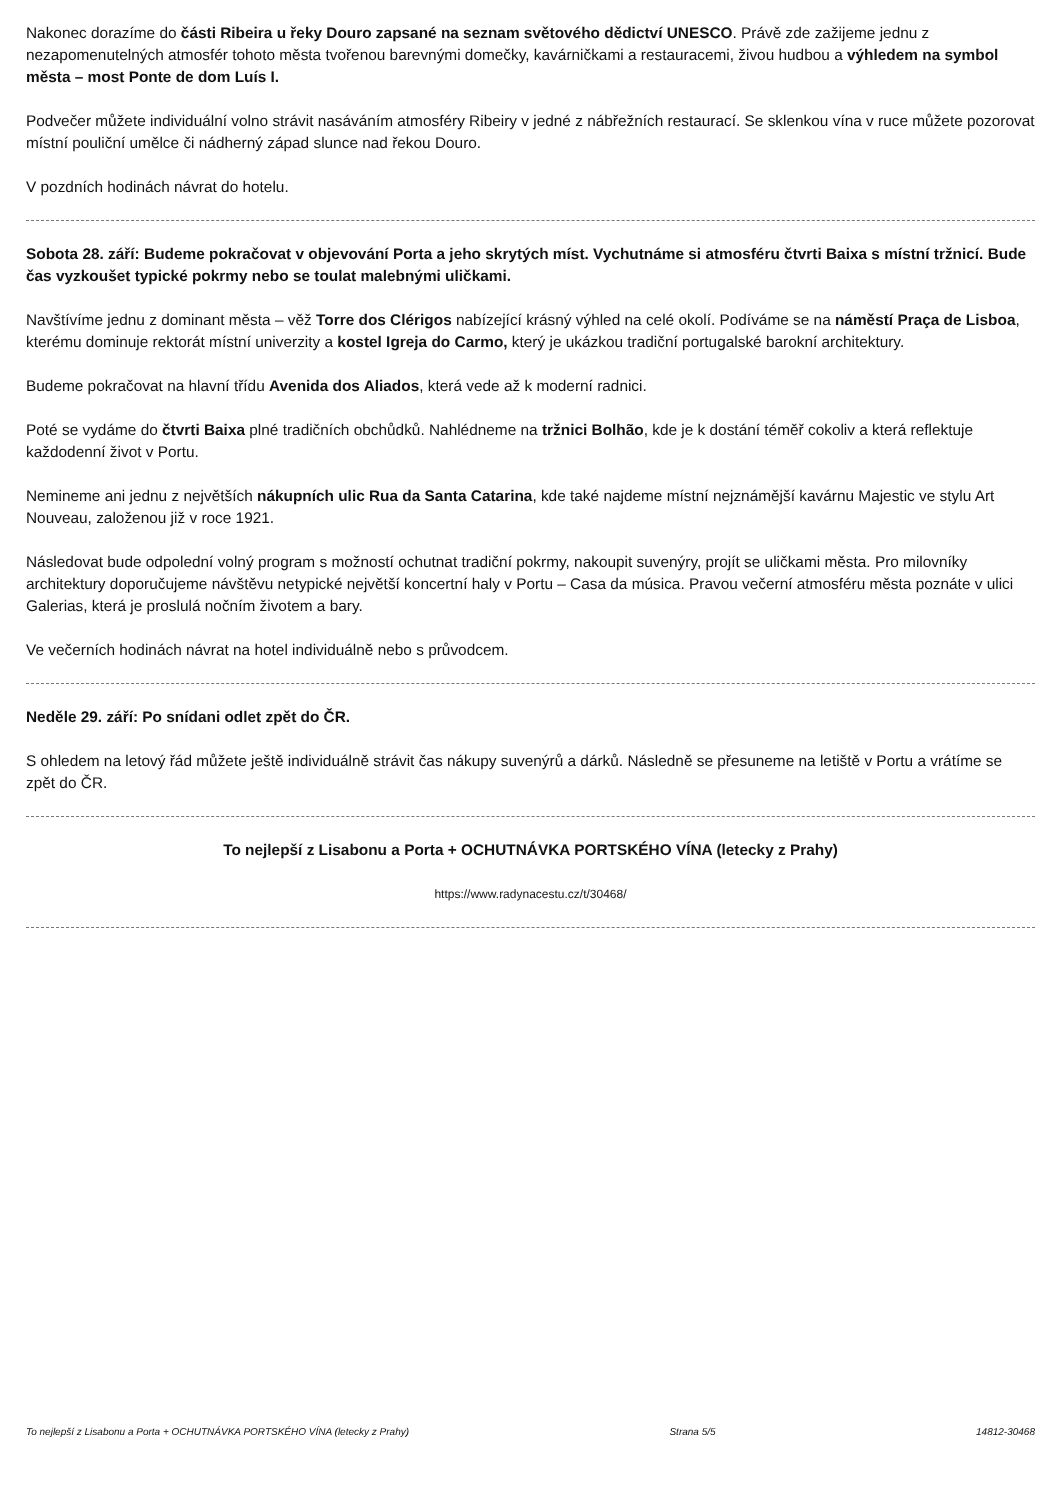Nakonec dorazíme do části Ribeira u řeky Douro zapsané na seznam světového dědictví UNESCO. Právě zde zažijeme jednu z nezapomenutelných atmosfér tohoto města tvořenou barevnými domečky, kavárničkami a restauracemi, živou hudbou a výhledem na symbol města – most Ponte de dom Luís I.
Podvečer můžete individuální volno strávit nasáváním atmosféry Ribeiry v jedné z nábřežních restaurací. Se sklenkou vína v ruce můžete pozorovat místní pouliční umělce či nádherný západ slunce nad řekou Douro.
V pozdních hodinách návrat do hotelu.
Sobota 28. září: Budeme pokračovat v objevování Porta a jeho skrytých míst. Vychutnáme si atmosféru čtvrti Baixa s místní tržnicí. Bude čas vyzkoušet typické pokrmy nebo se toulat malebnými uličkami.
Navštívíme jednu z dominant města – věž Torre dos Clérigos nabízející krásný výhled na celé okolí. Podíváme se na náměstí Praça de Lisboa, kterému dominuje rektorát místní univerzity a kostel Igreja do Carmo, který je ukázkou tradiční portugalské barokní architektury.
Budeme pokračovat na hlavní třídu Avenida dos Aliados, která vede až k moderní radnici.
Poté se vydáme do čtvrti Baixa plné tradičních obchůdků. Nahlédneme na tržnici Bolhão, kde je k dostání téměř cokoliv a která reflektuje každodenní život v Portu.
Nemineme ani jednu z největších nákupních ulic Rua da Santa Catarina, kde také najdeme místní nejznámější kavárnu Majestic ve stylu Art Nouveau, založenou již v roce 1921.
Následovat bude odpolední volný program s možností ochutnat tradiční pokrmy, nakoupit suvenýry, projít se uličkami města. Pro milovníky architektury doporučujeme návštěvu netypické největší koncertní haly v Portu – Casa da música. Pravou večerní atmosféru města poznáte v ulici Galerias, která je proslulá nočním životem a bary.
Ve večerních hodinách návrat na hotel individuálně nebo s průvodcem.
Neděle 29. září: Po snídani odlet zpět do ČR.
S ohledem na letový řád můžete ještě individuálně strávit čas nákupy suvenýrů a dárků. Následně se přesuneme na letiště v Portu a vrátíme se zpět do ČR.
To nejlepší z Lisabonu a Porta + OCHUTNÁVKA PORTSKÉHO VÍNA (letecky z Prahy)
https://www.radynacestu.cz/t/30468/
To nejlepší z Lisabonu a Porta + OCHUTNÁVKA PORTSKÉHO VÍNA (letecky z Prahy) Strana 5/5 14812-30468